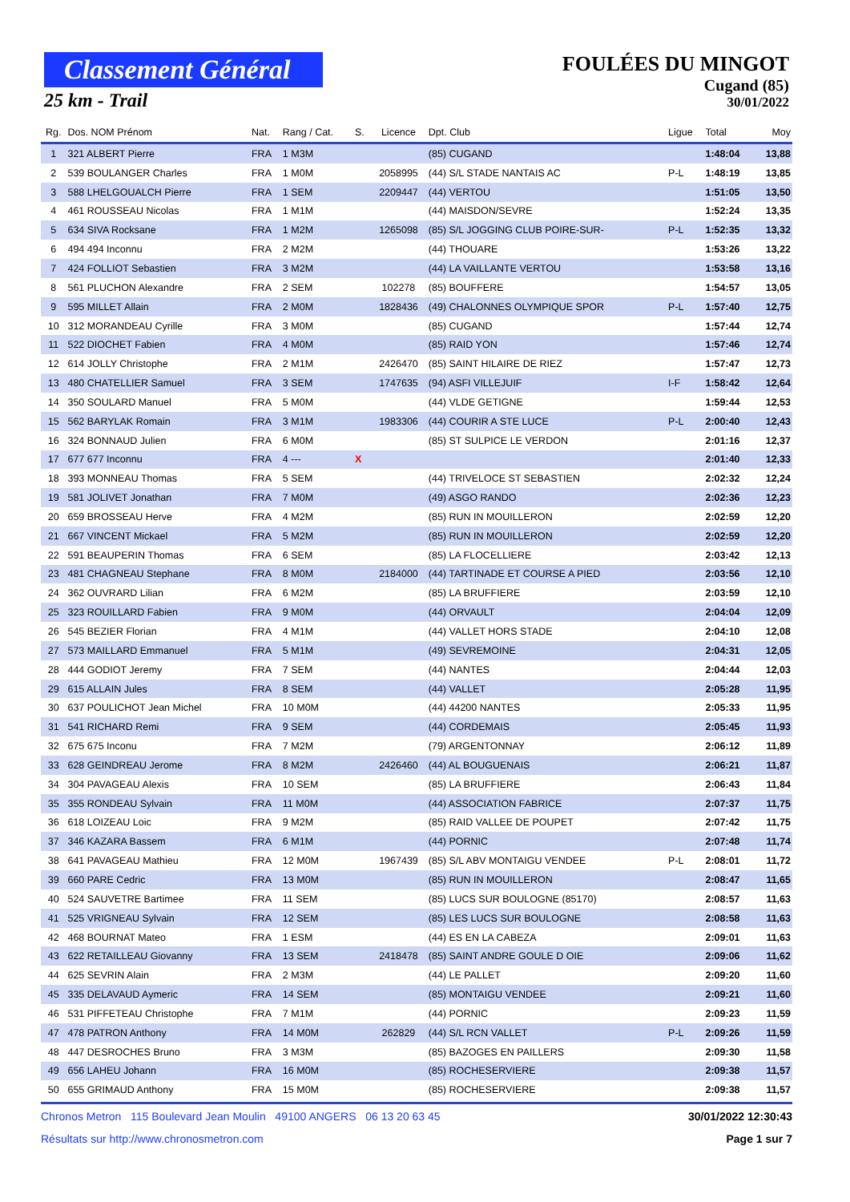Classement Général
25 km - Trail
FOULÉES DU MINGOT
Cugand (85)
30/01/2022
| Rg. | Dos. NOM Prénom | Nat. | Rang / Cat. | S. | Licence | Dpt. Club | Ligue | Total | Moy |
| --- | --- | --- | --- | --- | --- | --- | --- | --- | --- |
| 1 | 321 ALBERT Pierre | FRA | 1 M3M | | | (85) CUGAND | | 1:48:04 | 13,88 |
| 2 | 539 BOULANGER Charles | FRA | 1 M0M | | 2058995 | (44) S/L STADE NANTAIS AC | P-L | 1:48:19 | 13,85 |
| 3 | 588 LHELGOUALCH Pierre | FRA | 1 SEM | | 2209447 | (44) VERTOU | | 1:51:05 | 13,50 |
| 4 | 461 ROUSSEAU Nicolas | FRA | 1 M1M | | | (44) MAISDON/SEVRE | | 1:52:24 | 13,35 |
| 5 | 634 SIVA Rocksane | FRA | 1 M2M | | 1265098 | (85) S/L JOGGING CLUB POIRE-SUR- | P-L | 1:52:35 | 13,32 |
| 6 | 494 494 Inconnu | FRA | 2 M2M | | | (44) THOUARE | | 1:53:26 | 13,22 |
| 7 | 424 FOLLIOT Sebastien | FRA | 3 M2M | | | (44) LA VAILLANTE VERTOU | | 1:53:58 | 13,16 |
| 8 | 561 PLUCHON Alexandre | FRA | 2 SEM | | 102278 | (85) BOUFFERE | | 1:54:57 | 13,05 |
| 9 | 595 MILLET Allain | FRA | 2 M0M | | 1828436 | (49) CHALONNES OLYMPIQUE SPOR | P-L | 1:57:40 | 12,75 |
| 10 | 312 MORANDEAU Cyrille | FRA | 3 M0M | | | (85) CUGAND | | 1:57:44 | 12,74 |
| 11 | 522 DIOCHET Fabien | FRA | 4 M0M | | | (85) RAID YON | | 1:57:46 | 12,74 |
| 12 | 614 JOLLY Christophe | FRA | 2 M1M | | 2426470 | (85) SAINT HILAIRE DE RIEZ | | 1:57:47 | 12,73 |
| 13 | 480 CHATELLIER Samuel | FRA | 3 SEM | | 1747635 | (94) ASFI VILLEJUIF | I-F | 1:58:42 | 12,64 |
| 14 | 350 SOULARD Manuel | FRA | 5 M0M | | | (44) VLDE GETIGNE | | 1:59:44 | 12,53 |
| 15 | 562 BARYLAK Romain | FRA | 3 M1M | | 1983306 | (44) COURIR A STE LUCE | P-L | 2:00:40 | 12,43 |
| 16 | 324 BONNAUD Julien | FRA | 6 M0M | | | (85) ST SULPICE LE VERDON | | 2:01:16 | 12,37 |
| 17 | 677 677 Inconnu | FRA | 4 --- | X | | | | 2:01:40 | 12,33 |
| 18 | 393 MONNEAU Thomas | FRA | 5 SEM | | | (44) TRIVELOCE ST SEBASTIEN | | 2:02:32 | 12,24 |
| 19 | 581 JOLIVET Jonathan | FRA | 7 M0M | | | (49) ASGO RANDO | | 2:02:36 | 12,23 |
| 20 | 659 BROSSEAU Herve | FRA | 4 M2M | | | (85) RUN IN MOUILLERON | | 2:02:59 | 12,20 |
| 21 | 667 VINCENT Mickael | FRA | 5 M2M | | | (85) RUN IN MOUILLERON | | 2:02:59 | 12,20 |
| 22 | 591 BEAUPERIN Thomas | FRA | 6 SEM | | | (85) LA FLOCELLIERE | | 2:03:42 | 12,13 |
| 23 | 481 CHAGNEAU Stephane | FRA | 8 M0M | | 2184000 | (44) TARTINADE ET COURSE A PIED | | 2:03:56 | 12,10 |
| 24 | 362 OUVRARD Lilian | FRA | 6 M2M | | | (85) LA BRUFFIERE | | 2:03:59 | 12,10 |
| 25 | 323 ROUILLARD Fabien | FRA | 9 M0M | | | (44) ORVAULT | | 2:04:04 | 12,09 |
| 26 | 545 BEZIER Florian | FRA | 4 M1M | | | (44) VALLET HORS STADE | | 2:04:10 | 12,08 |
| 27 | 573 MAILLARD Emmanuel | FRA | 5 M1M | | | (49) SEVREMOINE | | 2:04:31 | 12,05 |
| 28 | 444 GODIOT Jeremy | FRA | 7 SEM | | | (44) NANTES | | 2:04:44 | 12,03 |
| 29 | 615 ALLAIN Jules | FRA | 8 SEM | | | (44) VALLET | | 2:05:28 | 11,95 |
| 30 | 637 POULICHOT Jean Michel | FRA | 10 M0M | | | (44) 44200 NANTES | | 2:05:33 | 11,95 |
| 31 | 541 RICHARD Remi | FRA | 9 SEM | | | (44) CORDEMAIS | | 2:05:45 | 11,93 |
| 32 | 675 675 Inconu | FRA | 7 M2M | | | (79) ARGENTONNAY | | 2:06:12 | 11,89 |
| 33 | 628 GEINDREAU Jerome | FRA | 8 M2M | | 2426460 | (44) AL BOUGUENAIS | | 2:06:21 | 11,87 |
| 34 | 304 PAVAGEAU Alexis | FRA | 10 SEM | | | (85) LA BRUFFIERE | | 2:06:43 | 11,84 |
| 35 | 355 RONDEAU Sylvain | FRA | 11 M0M | | | (44) ASSOCIATION FABRICE | | 2:07:37 | 11,75 |
| 36 | 618 LOIZEAU Loic | FRA | 9 M2M | | | (85) RAID VALLEE DE POUPET | | 2:07:42 | 11,75 |
| 37 | 346 KAZARA Bassem | FRA | 6 M1M | | | (44) PORNIC | | 2:07:48 | 11,74 |
| 38 | 641 PAVAGEAU Mathieu | FRA | 12 M0M | | 1967439 | (85) S/L ABV MONTAIGU VENDEE | P-L | 2:08:01 | 11,72 |
| 39 | 660 PARE Cedric | FRA | 13 M0M | | | (85) RUN IN MOUILLERON | | 2:08:47 | 11,65 |
| 40 | 524 SAUVETRE Bartimee | FRA | 11 SEM | | | (85) LUCS SUR BOULOGNE (85170) | | 2:08:57 | 11,63 |
| 41 | 525 VRIGNEAU Sylvain | FRA | 12 SEM | | | (85) LES LUCS SUR BOULOGNE | | 2:08:58 | 11,63 |
| 42 | 468 BOURNAT Mateo | FRA | 1 ESM | | | (44) ES EN LA CABEZA | | 2:09:01 | 11,63 |
| 43 | 622 RETAILLEAU Giovanny | FRA | 13 SEM | | 2418478 | (85) SAINT ANDRE GOULE D OIE | | 2:09:06 | 11,62 |
| 44 | 625 SEVRIN Alain | FRA | 2 M3M | | | (44) LE PALLET | | 2:09:20 | 11,60 |
| 45 | 335 DELAVAUD Aymeric | FRA | 14 SEM | | | (85) MONTAIGU VENDEE | | 2:09:21 | 11,60 |
| 46 | 531 PIFFETEAU Christophe | FRA | 7 M1M | | | (44) PORNIC | | 2:09:23 | 11,59 |
| 47 | 478 PATRON Anthony | FRA | 14 M0M | | 262829 | (44) S/L RCN VALLET | P-L | 2:09:26 | 11,59 |
| 48 | 447 DESROCHES Bruno | FRA | 3 M3M | | | (85) BAZOGES EN PAILLERS | | 2:09:30 | 11,58 |
| 49 | 656 LAHEU Johann | FRA | 16 M0M | | | (85) ROCHESERVIERE | | 2:09:38 | 11,57 |
| 50 | 655 GRIMAUD Anthony | FRA | 15 M0M | | | (85) ROCHESERVIERE | | 2:09:38 | 11,57 |
30/01/2022 12:30:43 Chronos Metron 115 Boulevard Jean Moulin 49100 ANGERS 06 13 20 63 45
Page 1 sur 7 Résultats sur http://www.chronosmetron.com